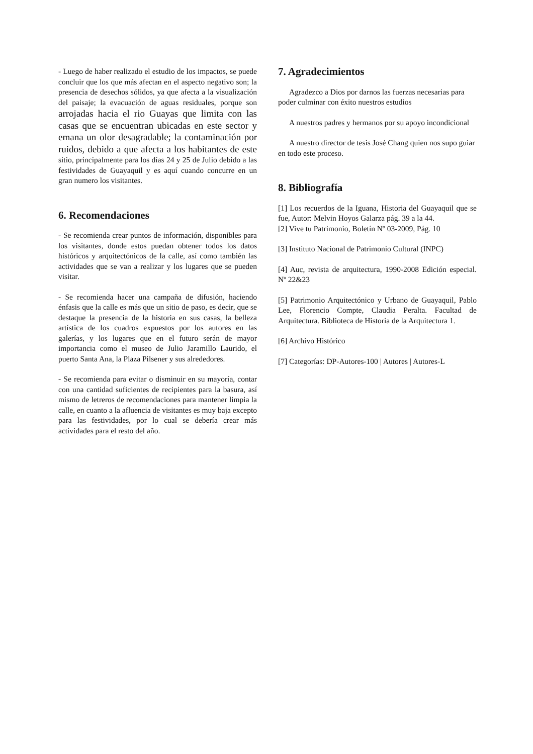- Luego de haber realizado el estudio de los impactos, se puede concluir que los que más afectan en el aspecto negativo son; la presencia de desechos sólidos, ya que afecta a la visualización del paisaje; la evacuación de aguas residuales, porque son arrojadas hacia el rio Guayas que limita con las casas que se encuentran ubicadas en este sector y emana un olor desagradable; la contaminación por ruidos, debido a que afecta a los habitantes de este sitio, principalmente para los días 24 y 25 de Julio debido a las festividades de Guayaquil y es aquí cuando concurre en un gran numero los visitantes.
6. Recomendaciones
- Se recomienda crear puntos de información, disponibles para los visitantes, donde estos puedan obtener todos los datos históricos y arquitectónicos de la calle, así como también las actividades que se van a realizar y los lugares que se pueden visitar.
- Se recomienda hacer una campaña de difusión, haciendo énfasis que la calle es más que un sitio de paso, es decir, que se destaque la presencia de la historia en sus casas, la belleza artística de los cuadros expuestos por los autores en las galerías, y los lugares que en el futuro serán de mayor importancia como el museo de Julio Jaramillo Laurido, el puerto Santa Ana, la Plaza Pilsener y sus alrededores.
- Se recomienda para evitar o disminuir en su mayoría, contar con una cantidad suficientes de recipientes para la basura, así mismo de letreros de recomendaciones para mantener limpia la calle, en cuanto a la afluencia de visitantes es muy baja excepto para las festividades, por lo cual se debería crear más actividades para el resto del año.
7. Agradecimientos
Agradezco a Dios por darnos las fuerzas necesarias para poder culminar con éxito nuestros estudios
A nuestros padres y hermanos por su apoyo incondicional
A nuestro director de tesis José Chang quien nos supo guiar en todo este proceso.
8. Bibliografía
[1] Los recuerdos de la Iguana, Historia del Guayaquil que se fue, Autor: Melvin Hoyos Galarza pág. 39 a la 44.
[2] Vive tu Patrimonio, Boletín Nº 03-2009, Pág. 10
[3] Instituto Nacional de Patrimonio Cultural (INPC)
[4] Auc, revista de arquitectura, 1990-2008 Edición especial. Nº 22&23
[5] Patrimonio Arquitectónico y Urbano de Guayaquil, Pablo Lee, Florencio Compte, Claudia Peralta. Facultad de Arquitectura. Biblioteca de Historia de la Arquitectura 1.
[6] Archivo Histórico
[7] Categorías: DP-Autores-100 | Autores | Autores-L